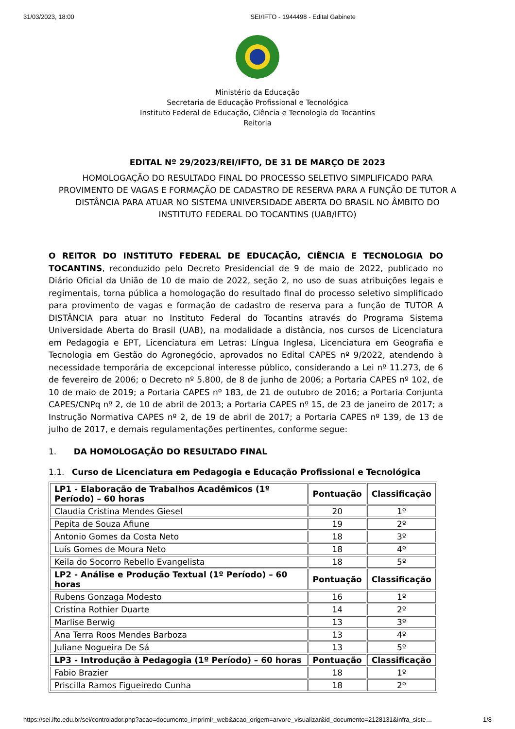31/03/2023, 18:00 SEI/IFTO - 1944498 - Edital Gabinete
Ministério da Educação
Secretaria de Educação Profissional e Tecnológica
Instituto Federal de Educação, Ciência e Tecnologia do Tocantins
Reitoria
EDITAL Nº 29/2023/REI/IFTO, DE 31 DE MARÇO DE 2023
HOMOLOGAÇÃO DO RESULTADO FINAL DO PROCESSO SELETIVO SIMPLIFICADO PARA PROVIMENTO DE VAGAS E FORMAÇÃO DE CADASTRO DE RESERVA PARA A FUNÇÃO DE TUTOR A DISTÂNCIA PARA ATUAR NO SISTEMA UNIVERSIDADE ABERTA DO BRASIL NO ÂMBITO DO INSTITUTO FEDERAL DO TOCANTINS (UAB/IFTO)
O REITOR DO INSTITUTO FEDERAL DE EDUCAÇÃO, CIÊNCIA E TECNOLOGIA DO TOCANTINS, reconduzido pelo Decreto Presidencial de 9 de maio de 2022, publicado no Diário Oficial da União de 10 de maio de 2022, seção 2, no uso de suas atribuições legais e regimentais, torna pública a homologação do resultado final do processo seletivo simplificado para provimento de vagas e formação de cadastro de reserva para a função de TUTOR A DISTÂNCIA para atuar no Instituto Federal do Tocantins através do Programa Sistema Universidade Aberta do Brasil (UAB), na modalidade a distância, nos cursos de Licenciatura em Pedagogia e EPT, Licenciatura em Letras: Língua Inglesa, Licenciatura em Geografia e Tecnologia em Gestão do Agronegócio, aprovados no Edital CAPES nº 9/2022, atendendo à necessidade temporária de excepcional interesse público, considerando a Lei nº 11.273, de 6 de fevereiro de 2006; o Decreto nº 5.800, de 8 de junho de 2006; a Portaria CAPES nº 102, de 10 de maio de 2019; a Portaria CAPES nº 183, de 21 de outubro de 2016; a Portaria Conjunta CAPES/CNPq nº 2, de 10 de abril de 2013; a Portaria CAPES nº 15, de 23 de janeiro de 2017; a Instrução Normativa CAPES nº 2, de 19 de abril de 2017; a Portaria CAPES nº 139, de 13 de julho de 2017, e demais regulamentações pertinentes, conforme segue:
1. DA HOMOLOGAÇÃO DO RESULTADO FINAL
1.1. Curso de Licenciatura em Pedagogia e Educação Profissional e Tecnológica
| LP1 - Elaboração de Trabalhos Acadêmicos (1º Período) – 60 horas | Pontuação | Classificação |
| --- | --- | --- |
| Claudia Cristina Mendes Giesel | 20 | 1º |
| Pepita de Souza Afiune | 19 | 2º |
| Antonio Gomes da Costa Neto | 18 | 3º |
| Luís Gomes de Moura Neto | 18 | 4º |
| Keila do Socorro Rebello Evangelista | 18 | 5º |
| LP2 - Análise e Produção Textual (1º Período) – 60 horas | Pontuação | Classificação |
| Rubens Gonzaga Modesto | 16 | 1º |
| Cristina Rothier Duarte | 14 | 2º |
| Marlise Berwig | 13 | 3º |
| Ana Terra Roos Mendes Barboza | 13 | 4º |
| Juliane Nogueira De Sá | 13 | 5º |
| LP3 - Introdução à Pedagogia (1º Período) – 60 horas | Pontuação | Classificação |
| Fabio Brazier | 18 | 1º |
| Priscilla Ramos Figueiredo Cunha | 18 | 2º |
https://sei.ifto.edu.br/sei/controlador.php?acao=documento_imprimir_web&acao_origem=arvore_visualizar&id_documento=2128131&infra_siste… 1/8